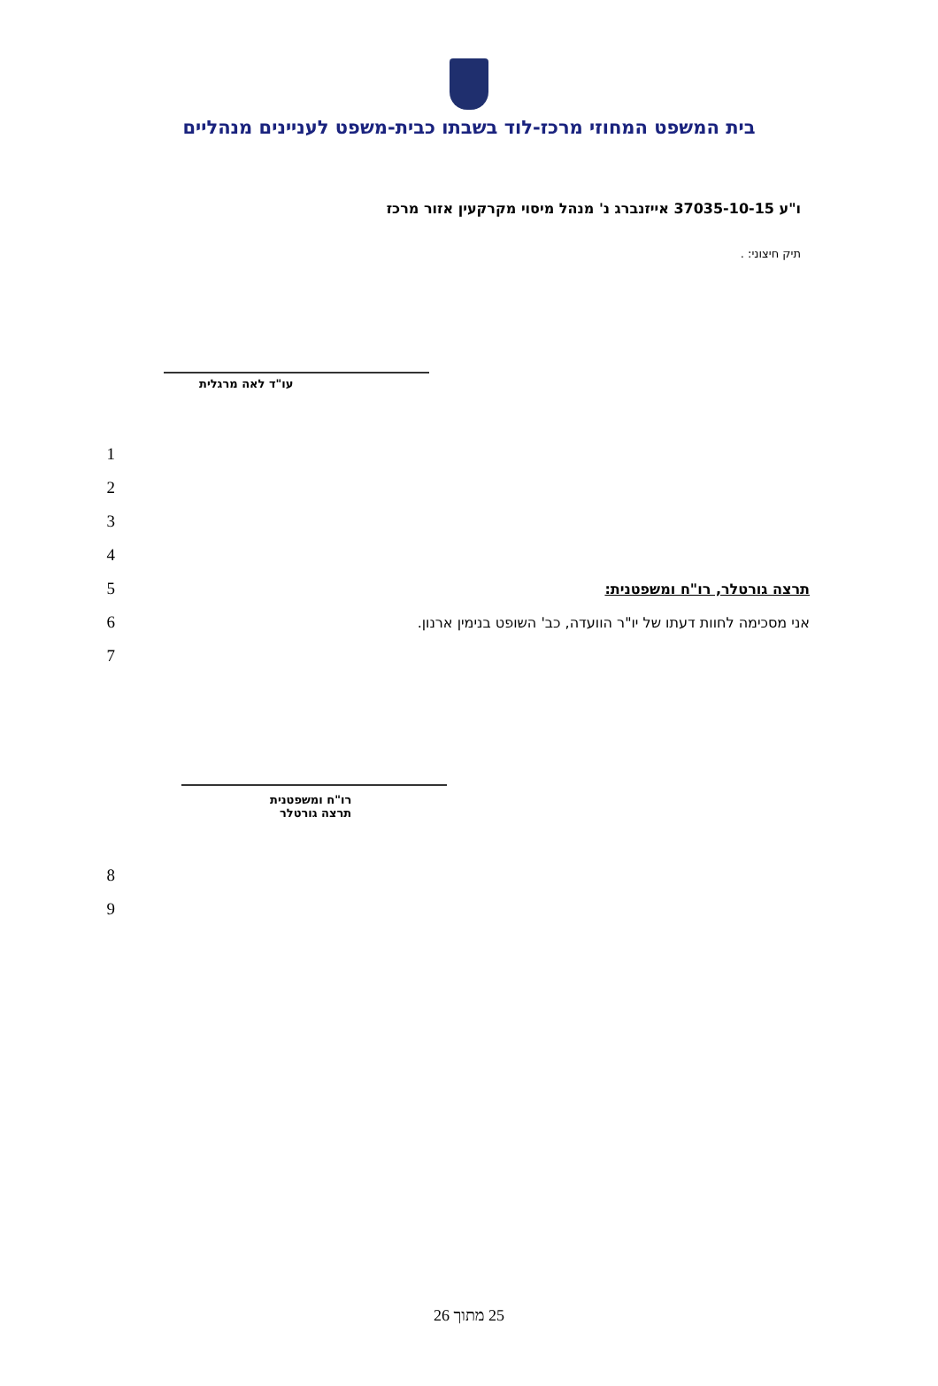בית המשפט המחוזי מרכז-לוד בשבתו כבית-משפט לעניינים מנהליים
ו"ע 37035-10-15 אייזנברג נ' מנהל מיסוי מקרקעין אזור מרכז
תיק חיצוני: .
עו"ד לאה מרגלית
1
2
3
4
5
תרצה גורטלר, רו"ח ומשפטנית:
6
אני מסכימה לחוות דעתו של יו"ר הוועדה, כב' השופט בנימין ארנון.
7
רו"ח ומשפטנית
תרצה גורטלר
8
9
25 מתוך 26